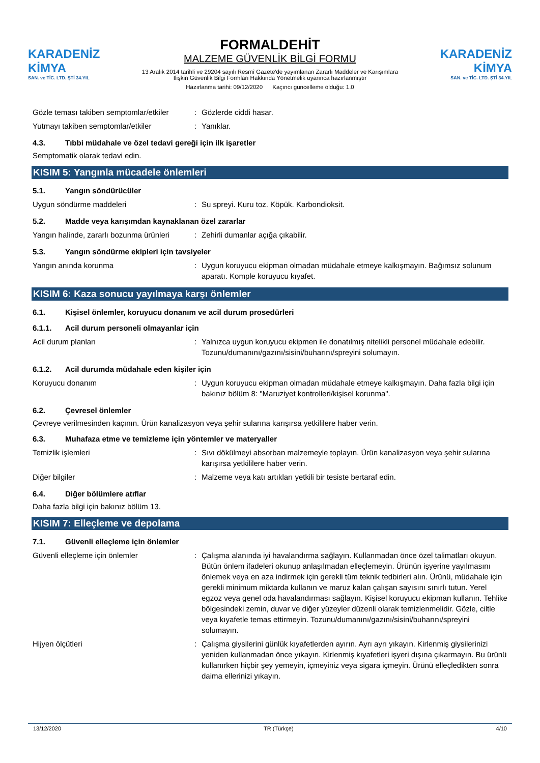KARADENİZ KİMYA
SAN. ve TİC. LTD. ŞTİ 34.YIL
FORMALDEHİT
MALZEME GÜVENLİK BİLGİ FORMU
13 Aralık 2014 tarihli ve 29204 sayılı Resmî Gazete'de yayımlanan Zararlı Maddeler ve Karışımlara İlişkin Güvenlik Bilgi Formları Hakkında Yönetmelik uyarınca hazırlanmıştır
Hazırlanma tarihi: 09/12/2020 Kaçıncı güncelleme olduğu: 1.0
KARADENİZ KİMYA
SAN. ve TİC. LTD. ŞTİ 34.YIL
Gözle teması takiben semptomlar/etkiler
: Gözlerde ciddi hasar.
Yutmayı takiben semptomlar/etkiler : Yanıklar.
4.3. Tıbbi müdahale ve özel tedavi gereği için ilk işaretler
Semptomatik olarak tedavi edin.
KISIM 5: Yangınla mücadele önlemleri
5.1. Yangın söndürücüler
Uygun söndürme maddeleri : Su spreyi. Kuru toz. Köpük. Karbondioksit.
5.2. Madde veya karışımdan kaynaklanan özel zararlar
Yangın halinde, zararlı bozunma ürünleri
: Zehirli dumanlar açığa çıkabilir.
5.3. Yangın söndürme ekipleri için tavsiyeler
Yangın anında korunma : Uygun koruyucu ekipman olmadan müdahale etmeye kalkışmayın. Bağımsız solunum aparatı. Komple koruyucu kıyafet.
KISIM 6: Kaza sonucu yayılmaya karşı önlemler
6.1. Kişisel önlemler, koruyucu donanım ve acil durum prosedürleri
6.1.1. Acil durum personeli olmayanlar için
Acil durum planları : Yalnızca uygun koruyucu ekipmen ile donatılmış nitelikli personel müdahale edebilir. Tozunu/dumanını/gazını/sisini/buharını/spreyini solumayın.
6.1.2. Acil durumda müdahale eden kişiler için
Koruyucu donanım : Uygun koruyucu ekipman olmadan müdahale etmeye kalkışmayın. Daha fazla bilgi için bakınız bölüm 8: "Maruziyet kontrolleri/kişisel korunma".
6.2. Çevresel önlemler
Çevreye verilmesinden kaçının. Ürün kanalizasyon veya şehir sularına karışırsa yetkililere haber verin.
6.3. Muhafaza etme ve temizleme için yöntemler ve materyaller
Temizlik işlemleri : Sıvı dökülmeyi absorban malzemeyle toplayın. Ürün kanalizasyon veya şehir sularına karışırsa yetkililere haber verin.
Diğer bilgiler : Malzeme veya katı artıkları yetkili bir tesiste bertaraf edin.
6.4. Diğer bölümlere atıflar
Daha fazla bilgi için bakınız bölüm 13.
KISIM 7: Elleçleme ve depolama
7.1. Güvenli elleçleme için önlemler
Güvenli elleçleme için önlemler : Çalışma alanında iyi havalandırma sağlayın. Kullanmadan önce özel talimatları okuyun. Bütün önlem ifadeleri okunup anlaşılmadan elleçlemeyin. Ürünün işyerine yayılmasını önlemek veya en aza indirmek için gerekli tüm teknik tedbirleri alın. Ürünü, müdahale için gerekli minimum miktarda kullanın ve maruz kalan çalışan sayısını sınırlı tutun. Yerel egzoz veya genel oda havalandırması sağlayın. Kişisel koruyucu ekipman kullanın. Tehlike bölgesindeki zemin, duvar ve diğer yüzeyler düzenli olarak temizlenmelidir. Gözle, ciltle veya kıyafetle temas ettirmeyin. Tozunu/dumanını/gazını/sisini/buharını/spreyini solumayın.
Hijyen ölçütleri : Çalışma giysilerini günlük kıyafetlerden ayırın. Ayrı ayrı yıkayın. Kirlenmiş giysilerinizi yeniden kullanmadan önce yıkayın. Kirlenmiş kıyafetleri işyeri dışına çıkarmayın. Bu ürünü kullanırken hiçbir şey yemeyin, içmeyiniz veya sigara içmeyin. Ürünü elleçledikten sonra daima ellerinizi yıkayın.
13/12/2020 TR (Türkçe) 4/10